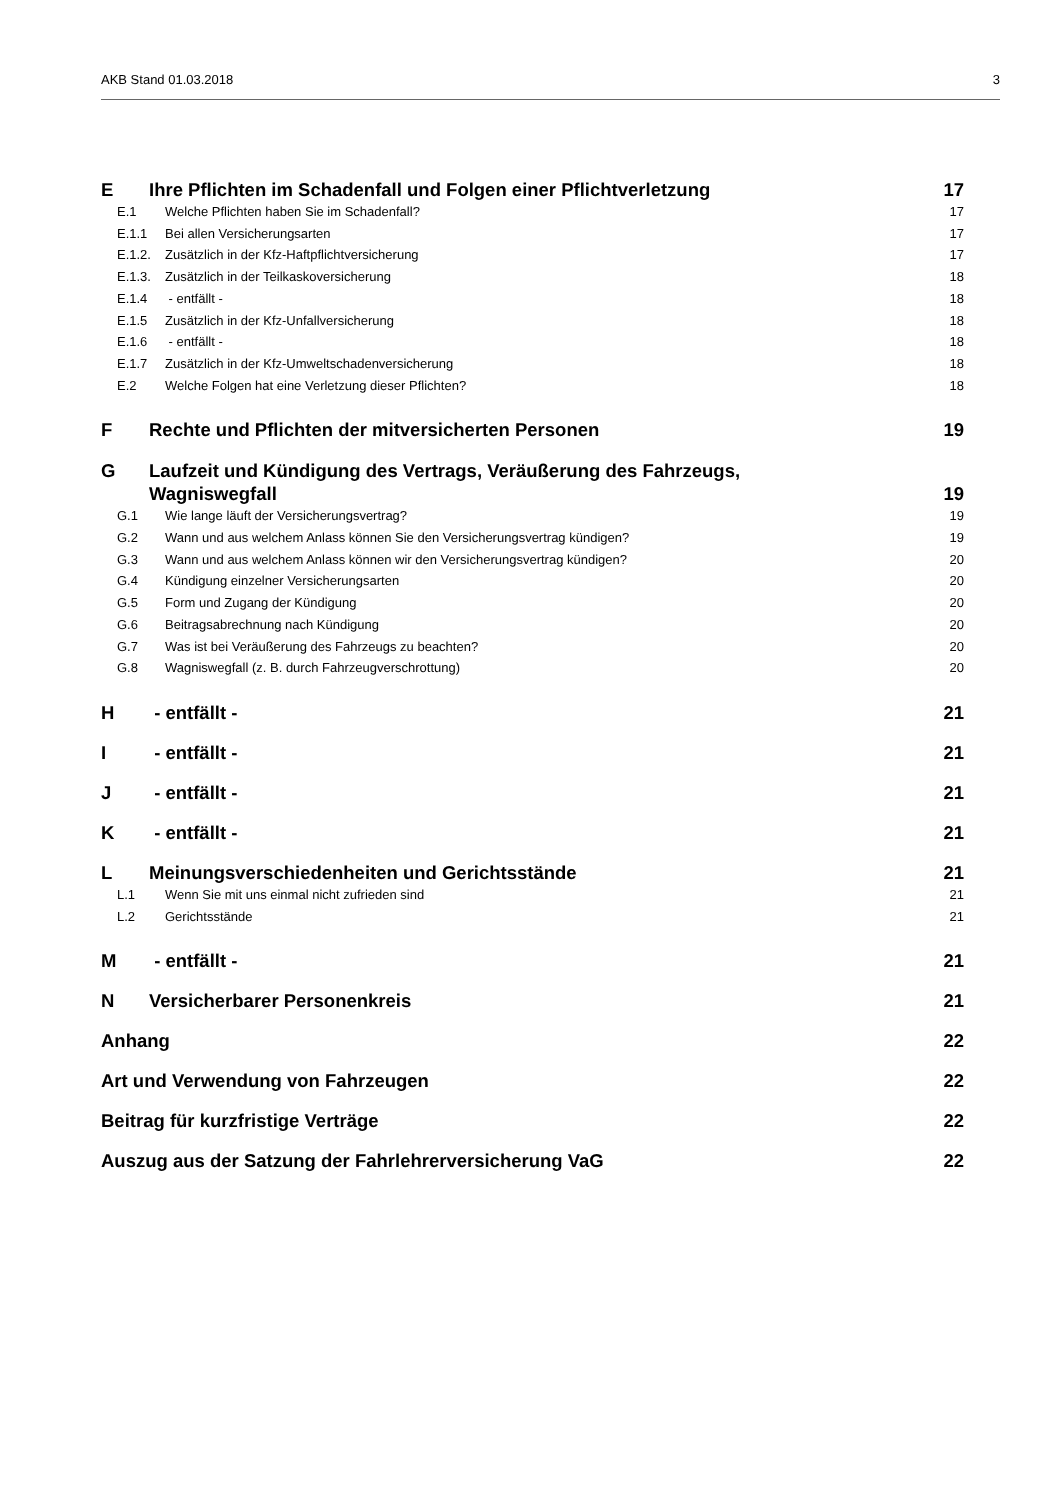AKB Stand 01.03.2018 3
E Ihre Pflichten im Schadenfall und Folgen einer Pflichtverletzung 17
E.1 Welche Pflichten haben Sie im Schadenfall? 17
E.1.1 Bei allen Versicherungsarten 17
E.1.2. Zusätzlich in der Kfz-Haftpflichtversicherung 17
E.1.3. Zusätzlich in der Teilkaskoversicherung 18
E.1.4 - entfällt - 18
E.1.5 Zusätzlich in der Kfz-Unfallversicherung 18
E.1.6 - entfällt - 18
E.1.7 Zusätzlich in der Kfz-Umweltschadenversicherung 18
E.2 Welche Folgen hat eine Verletzung dieser Pflichten? 18
F Rechte und Pflichten der mitversicherten Personen 19
G Laufzeit und Kündigung des Vertrags, Veräußerung des Fahrzeugs,
Wagniswegfall 19
G.1 Wie lange läuft der Versicherungsvertrag? 19
G.2 Wann und aus welchem Anlass können Sie den Versicherungsvertrag kündigen? 19
G.3 Wann und aus welchem Anlass können wir den Versicherungsvertrag kündigen? 20
G.4 Kündigung einzelner Versicherungsarten 20
G.5 Form und Zugang der Kündigung 20
G.6 Beitragsabrechnung nach Kündigung 20
G.7 Was ist bei Veräußerung des Fahrzeugs zu beachten? 20
G.8 Wagniswegfall (z. B. durch Fahrzeugverschrottung) 20
H - entfällt - 21
I - entfällt - 21
J - entfällt - 21
K - entfällt - 21
L Meinungsverschiedenheiten und Gerichtsstände 21
L.1 Wenn Sie mit uns einmal nicht zufrieden sind 21
L.2 Gerichtsstände 21
M - entfällt - 21
N Versicherbarer Personenkreis 21
Anhang 22
Art und Verwendung von Fahrzeugen 22
Beitrag für kurzfristige Verträge 22
Auszug aus der Satzung der Fahrlehrerversicherung VaG 22